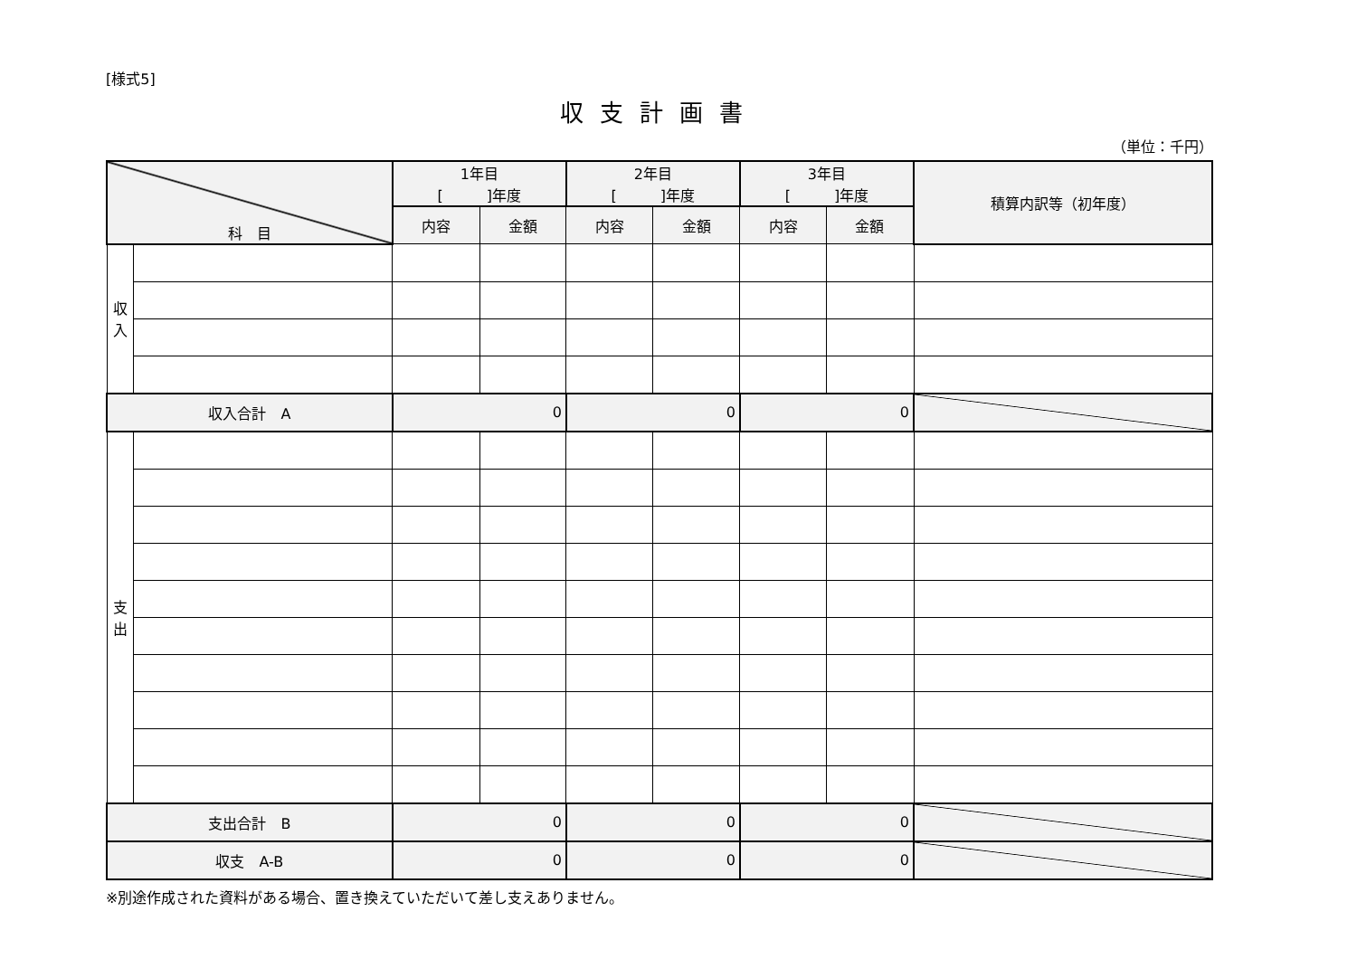[様式5]
収支計画書
（単位：千円）
| 科 目 | | 1年目 [ ]年度 | | 2年目 [ ]年度 | | 3年目 [ ]年度 | | 積算内訳等（初年度） |
| --- | --- | --- | --- | --- | --- | --- | --- | --- |
| | | 内容 | 金額 | 内容 | 金額 | 内容 | 金額 | |
| 収 入 | | | | | | | | |
| 収入合計 A | | 0 | | 0 | | 0 | | |
| 支 出 | | | | | | | | |
| 支出合計 B | | 0 | | 0 | | 0 | | |
| 収支 A-B | | 0 | | 0 | | 0 | | |
※別途作成された資料がある場合、置き換えていただいて差し支えありません。